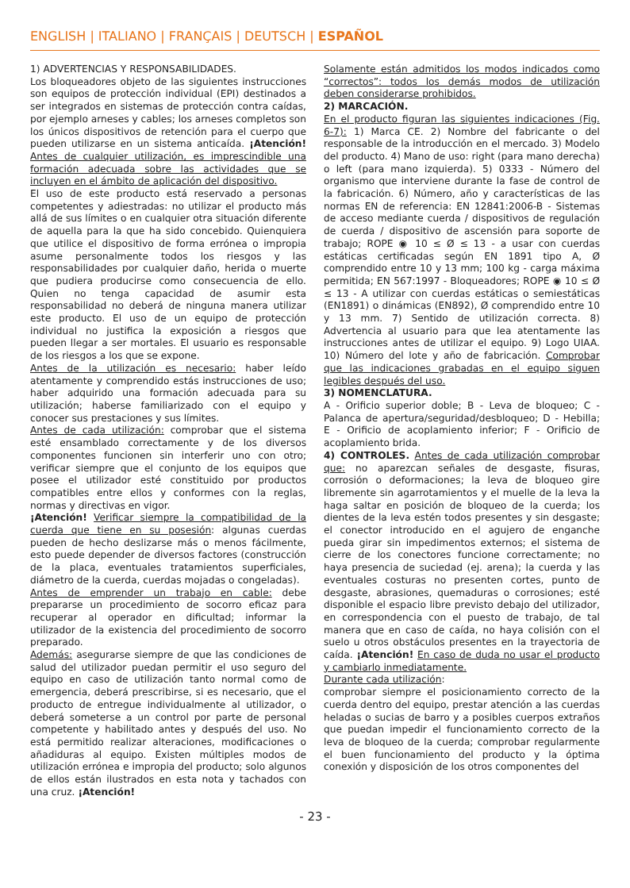ENGLISH | ITALIANO | FRANÇAIS | DEUTSCH | ESPAÑOL
1) ADVERTENCIAS Y RESPONSABILIDADES.
Los bloqueadores objeto de las siguientes instrucciones son equipos de protección individual (EPI) destinados a ser integrados en sistemas de protección contra caídas, por ejemplo arneses y cables; los arneses completos son los únicos dispositivos de retención para el cuerpo que pueden utilizarse en un sistema anticaída. ¡Atención! Antes de cualquier utilización, es imprescindible una formación adecuada sobre las actividades que se incluyen en el ámbito de aplicación del dispositivo.
El uso de este producto está reservado a personas competentes y adiestradas: no utilizar el producto más allá de sus límites o en cualquier otra situación diferente de aquella para la que ha sido concebido. Quienquiera que utilice el dispositivo de forma errónea o impropia asume personalmente todos los riesgos y las responsabilidades por cualquier daño, herida o muerte que pudiera producirse como consecuencia de ello. Quien no tenga capacidad de asumir esta responsabilidad no deberá de ninguna manera utilizar este producto. El uso de un equipo de protección individual no justifica la exposición a riesgos que pueden llegar a ser mortales. El usuario es responsable de los riesgos a los que se expone.
Antes de la utilización es necesario: haber leído atentamente y comprendido estás instrucciones de uso; haber adquirido una formación adecuada para su utilización; haberse familiarizado con el equipo y conocer sus prestaciones y sus límites.
Antes de cada utilización: comprobar que el sistema esté ensamblado correctamente y de los diversos componentes funcionen sin interferir uno con otro; verificar siempre que el conjunto de los equipos que posee el utilizador esté constituido por productos compatibles entre ellos y conformes con la reglas, normas y directivas en vigor.
¡Atención! Verificar siempre la compatibilidad de la cuerda que tiene en su posesión: algunas cuerdas pueden de hecho deslizarse más o menos fácilmente, esto puede depender de diversos factores (construcción de la placa, eventuales tratamientos superficiales, diámetro de la cuerda, cuerdas mojadas o congeladas).
Antes de emprender un trabajo en cable: debe prepararse un procedimiento de socorro eficaz para recuperar al operador en dificultad; informar la utilizador de la existencia del procedimiento de socorro preparado.
Además: asegurarse siempre de que las condiciones de salud del utilizador puedan permitir el uso seguro del equipo en caso de utilización tanto normal como de emergencia, deberá prescribirse, si es necesario, que el producto de entregue individualmente al utilizador, o deberá someterse a un control por parte de personal competente y habilitado antes y después del uso. No está permitido realizar alteraciones, modificaciones o añadiduras al equipo. Existen múltiples modos de utilización errónea e impropia del producto; solo algunos de ellos están ilustrados en esta nota y tachados con una cruz. ¡Atención!
Solamente están admitidos los modos indicados como “correctos”: todos los demás modos de utilización deben considerarse prohibidos.
2) MARCACIÓN.
En el producto figuran las siguientes indicaciones (Fig. 6-7): 1) Marca CE. 2) Nombre del fabricante o del responsable de la introducción en el mercado. 3) Modelo del producto. 4) Mano de uso: right (para mano derecha) o left (para mano izquierda). 5) 0333 - Número del organismo que interviene durante la fase de control de la fabricación. 6) Número, año y características de las normas EN de referencia: EN 12841:2006-B - Sistemas de acceso mediante cuerda / dispositivos de regulación de cuerda / dispositivo de ascensión para soporte de trabajo; ROPE ◉ 10 ≤ Ø ≤ 13 - a usar con cuerdas estáticas certificadas según EN 1891 tipo A, Ø comprendido entre 10 y 13 mm; 100 kg - carga máxima permitida; EN 567:1997 - Bloqueadores; ROPE ◉ 10 ≤ Ø ≤ 13 - A utilizar con cuerdas estáticas o semiestáticas (EN1891) o dinámicas (EN892), Ø comprendido entre 10 y 13 mm. 7) Sentido de utilización correcta. 8) Advertencia al usuario para que lea atentamente las instrucciones antes de utilizar el equipo. 9) Logo UIAA. 10) Número del lote y año de fabricación. Comprobar que las indicaciones grabadas en el equipo siguen legibles después del uso.
3) NOMENCLATURA.
A - Orificio superior doble; B - Leva de bloqueo; C - Palanca de apertura/seguridad/desbloqueo; D - Hebilla; E - Orificio de acoplamiento inferior; F - Orificio de acoplamiento brida.
4) CONTROLES. Antes de cada utilización comprobar que: no aparezcan señales de desgaste, fisuras, corrosión o deformaciones; la leva de bloqueo gire libremente sin agarrotamientos y el muelle de la leva la haga saltar en posición de bloqueo de la cuerda; los dientes de la leva estén todos presentes y sin desgaste; el conector introducido en el agujero de enganche pueda girar sin impedimentos externos; el sistema de cierre de los conectores funcione correctamente; no haya presencia de suciedad (ej. arena); la cuerda y las eventuales costuras no presenten cortes, punto de desgaste, abrasiones, quemaduras o corrosiones; esté disponible el espacio libre previsto debajo del utilizador, en correspondencia con el puesto de trabajo, de tal manera que en caso de caída, no haya colisión con el suelo u otros obstáculos presentes en la trayectoria de caída. ¡Atención! En caso de duda no usar el producto y cambiarlo inmediatamente.
Durante cada utilización:
comprobar siempre el posicionamiento correcto de la cuerda dentro del equipo, prestar atención a las cuerdas heladas o sucias de barro y a posibles cuerpos extraños que puedan impedir el funcionamiento correcto de la leva de bloqueo de la cuerda; comprobar regularmente el buen funcionamiento del producto y la óptima conexión y disposición de los otros componentes del
- 23 -